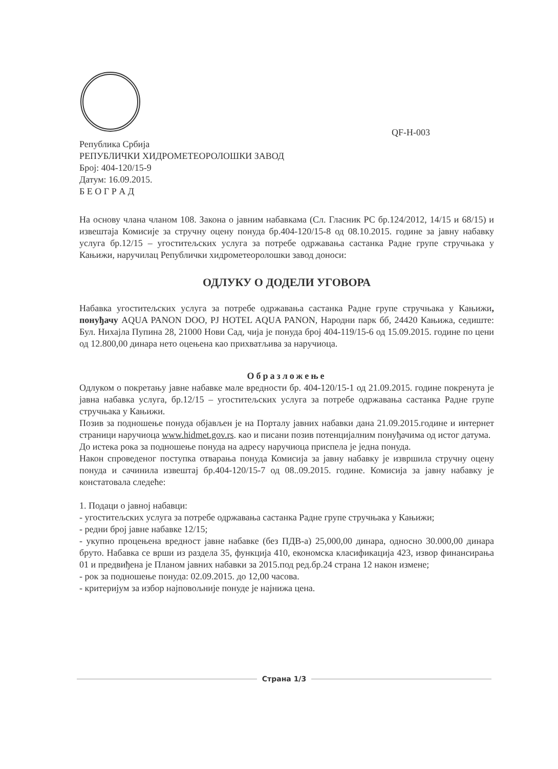QF-H-003
Република Србија
РЕПУБЛИЧКИ ХИДРОМЕТЕОРОЛОШКИ ЗАВОД
Број: 404-120/15-9
Датум: 16.09.2015.
Б Е О Г Р А Д
На основу члана чланом 108. Закона о јавним набавкама (Сл. Гласник РС бр.124/2012, 14/15 и 68/15) и извештаја Комисије за стручну оцену понуда бр.404-120/15-8 од 08.10.2015. године за јавну набавку услуга бр.12/15 – угоститељских услуга за потребе одржавања састанка Радне групе стручњака у Кањижи, наручилац Републички хидрометеоролошки завод доноси:
ОДЛУКУ О ДОДЕЛИ УГОВОРА
Набавка угоститељских услуга за потребе одржавања састанка Радне групе стручњака у Кањижи, понуђачу AQUA PANON DOO, PJ HOTEL AQUA PANON, Народни парк бб, 24420 Кањижа, седиште: Бул. Нихајла Пупина 28, 21000 Нови Сад, чија је понуда број 404-119/15-6 од 15.09.2015. године по цени од 12.800,00 динара нето оцењена као прихватљива за наручиоца.
Образложење
Одлуком о покретању јавне набавке мале вредности бр. 404-120/15-1 од 21.09.2015. године покренута је јавна набавка услуга, бр.12/15 – угоститељских услуга за потребе одржавања састанка Радне групе стручњака у Кањижи.
Позив за подношење понуда објављен је на Порталу јавних набавки дана 21.09.2015.године и интернет страници наручиоца www.hidmet.gov.rs. као и писани позив потенцијалним понуђачима од истог датума.
До истека рока за подношење понуда на адресу наручиоца приспела је једна понуда.
Након спроведеног поступка отварања понуда Комисија за јавну набавку је извршила стручну оцену понуда и сачинила извештај бр.404-120/15-7 од 08..09.2015. године. Комисија за јавну набавку је констатовала следеће:
1. Подаци о јавној набавци:
- угоститељских услуга за потребе одржавања састанка Радне групе стручњака у Кањижи;
- редни број јавне набавке 12/15;
- укупно процењена вредност јавне набавке (без ПДВ-а) 25,000,00 динара, односно 30.000,00 динара бруто. Набавка се врши из раздела 35, функција 410, економска класификација 423, извор финансирања 01 и предвиђена је Планом јавних набавки за 2015.под ред.бр.24 страна 12 након измене;
- рок за подношење понуда: 02.09.2015. до 12,00 часова.
- критеријум за избор најповољније понуде је најнижа цена.
Страна 1/3